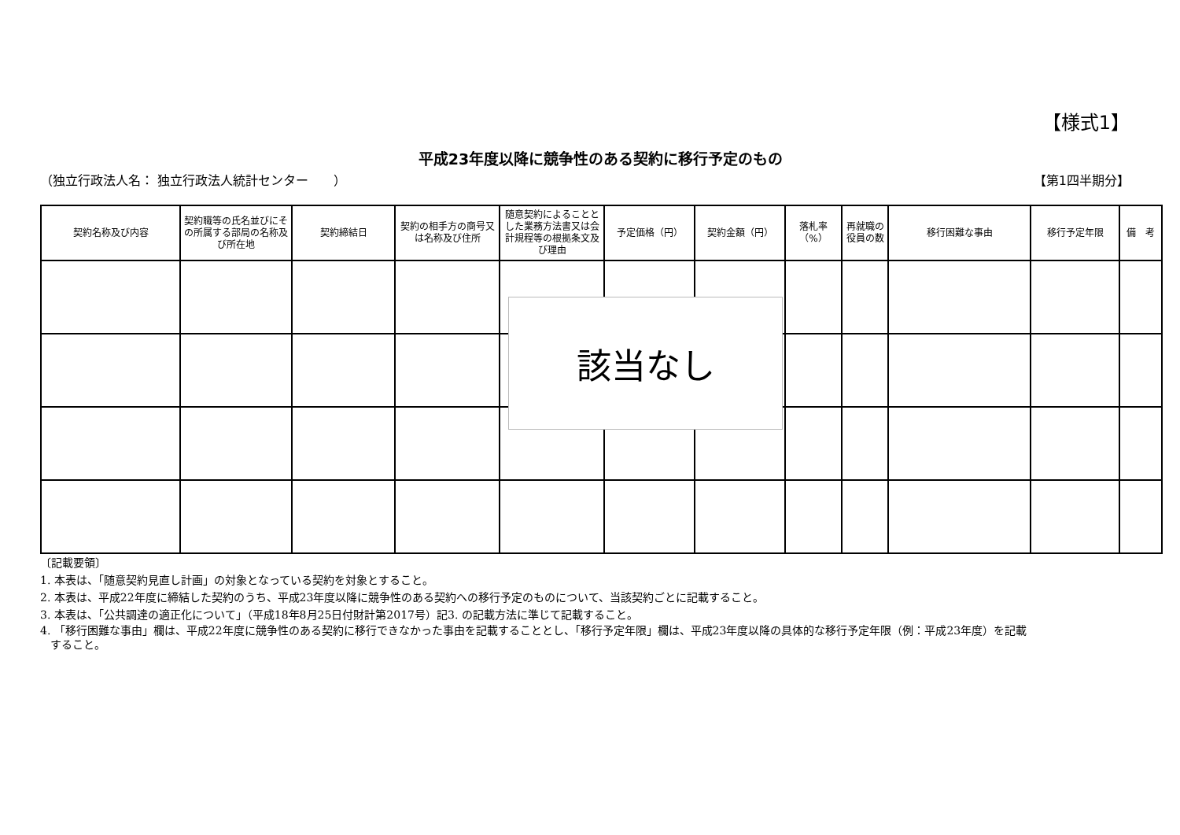【様式1】
平成23年度以降に競争性のある契約に移行予定のもの
（独立行政法人名： 独立行政法人統計センター　　） 【第1四半期分】
| 契約名称及び内容 | 契約職等の氏名並びにその所属する部局の名称及び所在地 | 契約締結日 | 契約の相手方の商号又は名称及び住所 | 随意契約によることとした業務方法書又は会計規程等の根拠条文及び理由 | 予定価格（円） | 契約金額（円） | 落札率（%） | 再就職の役員の数 | 移行困難な事由 | 移行予定年限 | 備 考 |
| --- | --- | --- | --- | --- | --- | --- | --- | --- | --- | --- | --- |
該当なし
〔記載要領〕
1. 本表は、「随意契約見直し計画」の対象となっている契約を対象とすること。
2. 本表は、平成22年度に締結した契約のうち、平成23年度以降に競争性のある契約への移行予定のものについて、当該契約ごとに記載すること。
3. 本表は、「公共調達の適正化について」（平成18年8月25日付財計第2017号）記3. の記載方法に準じて記載すること。
4. 「移行困難な事由」欄は、平成22年度に競争性のある契約に移行できなかった事由を記載することとし、「移行予定年限」欄は、平成23年度以降の具体的な移行予定年限（例：平成23年度）を記載
すること。